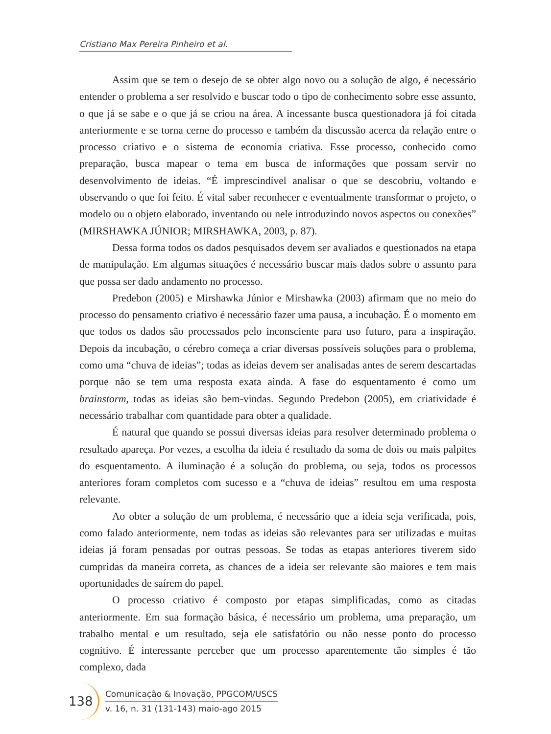Cristiano Max Pereira Pinheiro et al.
Assim que se tem o desejo de se obter algo novo ou a solução de algo, é necessário entender o problema a ser resolvido e buscar todo o tipo de conhecimento sobre esse assunto, o que já se sabe e o que já se criou na área. A incessante busca questionadora já foi citada anteriormente e se torna cerne do processo e também da discussão acerca da relação entre o processo criativo e o sistema de economia criativa. Esse processo, conhecido como preparação, busca mapear o tema em busca de informações que possam servir no desenvolvimento de ideias. “É imprescindível analisar o que se descobriu, voltando e observando o que foi feito. É vital saber reconhecer e eventualmente transformar o projeto, o modelo ou o objeto elaborado, inventando ou nele introduzindo novos aspectos ou conexões” (MIRSHAWKA JÚNIOR; MIRSHAWKA, 2003, p. 87).
Dessa forma todos os dados pesquisados devem ser avaliados e questionados na etapa de manipulação. Em algumas situações é necessário buscar mais dados sobre o assunto para que possa ser dado andamento no processo.
Predebon (2005) e Mirshawka Júnior e Mirshawka (2003) afirmam que no meio do processo do pensamento criativo é necessário fazer uma pausa, a incubação. É o momento em que todos os dados são processados pelo inconsciente para uso futuro, para a inspiração. Depois da incubação, o cérebro começa a criar diversas possíveis soluções para o problema, como uma “chuva de ideias”; todas as ideias devem ser analisadas antes de serem descartadas porque não se tem uma resposta exata ainda. A fase do esquentamento é como um brainstorm, todas as ideias são bem-vindas. Segundo Predebon (2005), em criatividade é necessário trabalhar com quantidade para obter a qualidade.
É natural que quando se possui diversas ideias para resolver determinado problema o resultado apareça. Por vezes, a escolha da ideia é resultado da soma de dois ou mais palpites do esquentamento. A iluminação é a solução do problema, ou seja, todos os processos anteriores foram completos com sucesso e a “chuva de ideias” resultou em uma resposta relevante.
Ao obter a solução de um problema, é necessário que a ideia seja verificada, pois, como falado anteriormente, nem todas as ideias são relevantes para ser utilizadas e muitas ideias já foram pensadas por outras pessoas. Se todas as etapas anteriores tiverem sido cumpridas da maneira correta, as chances de a ideia ser relevante são maiores e tem mais oportunidades de saírem do papel.
O processo criativo é composto por etapas simplificadas, como as citadas anteriormente. Em sua formação básica, é necessário um problema, uma preparação, um trabalho mental e um resultado, seja ele satisfatório ou não nesse ponto do processo cognitivo. É interessante perceber que um processo aparentemente tão simples é tão complexo, dada
138
Comunicação & Inovação, PPGCOM/USCS
v. 16, n. 31 (131-143) maio-ago 2015